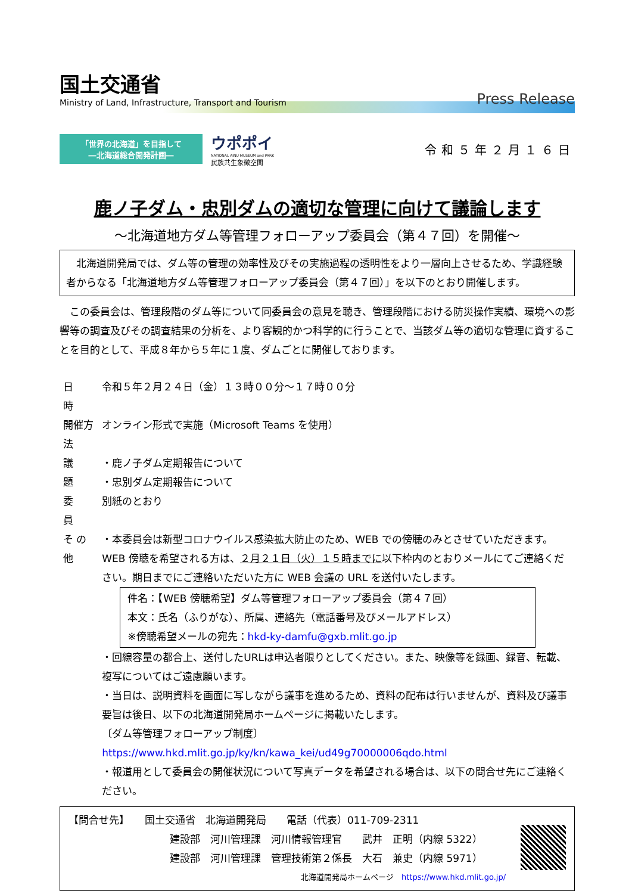国土交通省
Ministry of Land, Infrastructure, Transport and Tourism
Press Release
「世界の北海道」を目指して
―北海道総合開発計画―
ウポポイ
NATIONAL AINU MUSEUM and PARK
民族共生象徴空間
令和５年２月１６日
鹿ノ子ダム・忠別ダムの適切な管理に向けて議論します
～北海道地方ダム等管理フォローアップ委員会（第４７回）を開催～
　北海道開発局では、ダム等の管理の効率性及びその実施過程の透明性をより一層向上させるため、学識経験者からなる「北海道地方ダム等管理フォローアップ委員会（第４７回）」を以下のとおり開催します。
　この委員会は、管理段階のダム等について同委員会の意見を聴き、管理段階における防災操作実績、環境への影響等の調査及びその調査結果の分析を、より客観的かつ科学的に行うことで、当該ダム等の適切な管理に資することを目的として、平成８年から５年に１度、ダムごとに開催しております。
| 日 時 | 令和５年２月２４日（金）１３時００分～１７時００分 |
| 開催方法 | オンライン形式で実施（Microsoft Teams を使用） |
| 議 題 | ・鹿ノ子ダム定期報告について ・忠別ダム定期報告について |
| 委 員 | 別紙のとおり |
| そ の 他 | ・本委員会は新型コロナウイルス感染拡大防止のため、WEB での傍聴のみとさせていただきます。WEB 傍聴を希望される方は、 ２月２１日（火）１５時までに 以下枠内のとおりメールにてご連絡ください。期日までにご連絡いただいた方に WEB 会議の URL を送付いたします。 件名：【WEB 傍聴希望】ダム等管理フォローアップ委員会（第４７回） 本文：氏名（ふりがな）、所属、連絡先（電話番号及びメールアドレス） ※傍聴希望メールの宛先： hkd-ky-damfu@gxb.mlit.go.jp ・回線容量の都合上、送付したURLは申込者限りとしてください。また、映像等を録画、録音、転載、複写についてはご遠慮願います。 ・当日は、説明資料を画面に写しながら議事を進めるため、資料の配布は行いませんが、資料及び議事要旨は後日、以下の北海道開発局ホームページに掲載いたします。 〔ダム等管理フォローアップ制度〕 https://www.hkd.mlit.go.jp/ky/kn/kawa_kei/ud49g70000006qdo.html ・報道用として委員会の開催状況について写真データを希望される場合は、以下の問合せ先にご連絡ください。 |
【問合せ先】　　国土交通省　北海道開発局　　電話（代表）011-709-2311
建設部　河川管理課　河川情報管理官　　武井　正明（内線 5322）
建設部　河川管理課　管理技術第２係長　大石　兼史（内線 5971）
北海道開発局ホームページ　https://www.hkd.mlit.go.jp/